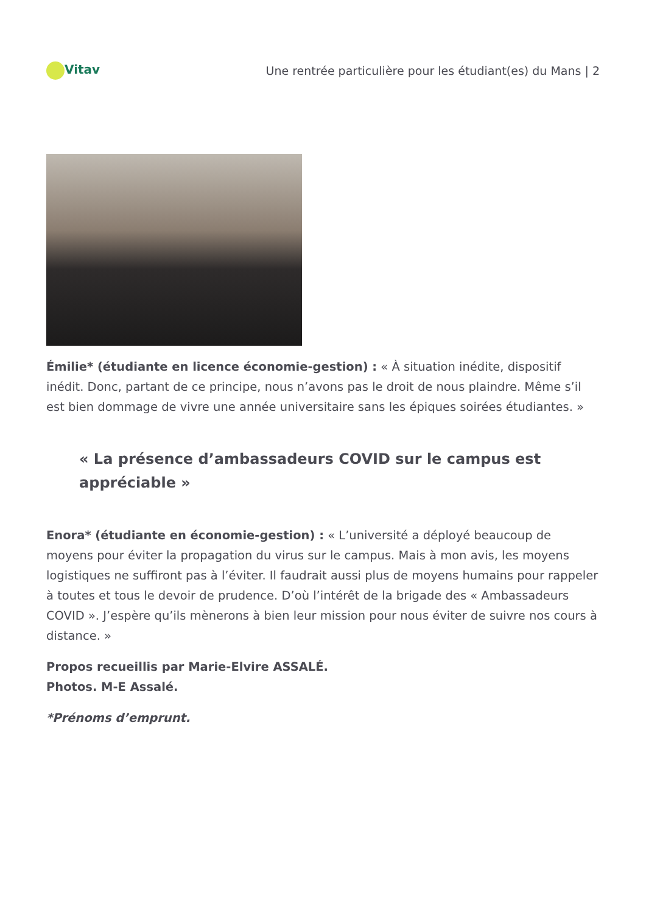Vitav
Une rentrée particulière pour les étudiant(es) du Mans | 2
Émilie* (étudiante en licence économie-gestion) : « À situation inédite, dispositif inédit. Donc, partant de ce principe, nous n’avons pas le droit de nous plaindre. Même s’il est bien dommage de vivre une année universitaire sans les épiques soirées étudiantes. »
« La présence d’ambassadeurs COVID sur le campus est appréciable »
Enora* (étudiante en économie-gestion) : « L’université a déployé beaucoup de moyens pour éviter la propagation du virus sur le campus. Mais à mon avis, les moyens logistiques ne suffiront pas à l’éviter. Il faudrait aussi plus de moyens humains pour rappeler à toutes et tous le devoir de prudence. D’où l’intérêt de la brigade des « Ambassadeurs COVID ». J’espère qu’ils mènerons à bien leur mission pour nous éviter de suivre nos cours à distance. »
Propos recueillis par Marie-Elvire ASSALÉ.
Photos. M-E Assalé.
*Prénoms d’emprunt.